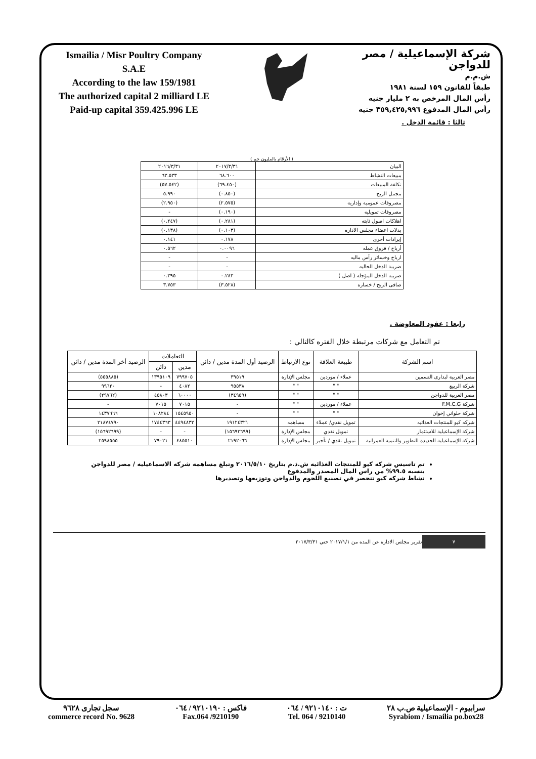Ismailia / Misr Poultry Company
S.A.E
According to the law 159/1981
The authorized capital 2 milliard LE
Paid-up capital 359.425.996 LE
شركة الإسماعيلية / مصر للدواجن
ش.م.م
طبقاً للقانون ١٥٩ لسنة ١٩٨١
رأس المال المرخص به ٢ مليار جنيه
رأس المال المدفوع ٣٥٩,٤٢٥,٩٩٦ جنيه
ثالثا : قائمة الدخل .
( الأرقام بالمليون جم )
| البيان | ٢٠١٧/٣/٣١ | ٢٠١٦/٣/٣١ |
| مبيعات النشاط | ٦٨.٦٠٠ | ٦٣.٥٣٣ |
| تكلفة المبيعات | (٦٩.٤٥٠) | (٥٧.٥٤٢) |
| مجمل الربح | (٠.٨٥٠) | ٥.٩٩٠ |
| مصروفات عمومية وإدارية | (٢.٥٧٥) | (٢.٩٥٠) |
| مصروفات تمويليه | (٠.١٩٠) | - |
| اهلاكات اصول ثابته | (٠.٢٨١) | (٠.٢٤٧) |
| بدلات اعضاء مجلس الاداره | (٠.١٠٣) | (٠.١٣٨) |
| إيرادات أخرى | ٠.١٧٨ | ٠.١٤١ |
| أرباح / فروق عمله | ٠.٠٠٩٦ | ٠.٥٦٢ |
| ارباح وخسائر رأس ماليه | - | - |
| ضريبة الدخل الحاليه | - | - |
| ضريبة الدخل المؤجلة ( اصل ) | ٠.٢٨٣ | ٠.٣٩٥ |
| صافى الربح / خسارة | (٣.٥٢٨) | ٣.٧٥٣ |
رابعا : عقود المعاوضة .
تم التعامل مع شركات مرتبطة خلال الفتره كالتالي :
| اسم الشركة | طبيعة العلاقة | نوع الارتباط | الرصيد أول المدة مدين / دائن | التعاملات | | الرصيد أخر المدة مدين / دائن |
| --- | --- | --- | --- | --- | --- | --- |
| | | | | مدين | دائن | |
| مصر العربية لبدارى التسمين | عملاء / موردين | مجلس الإدارة | ٣٩٥١٩ | ٧٩٩٧٠٥ | ١٣٩٥١٠٩ | (٥٥٥٨٨٥) |
| شركة الربيع | " " | " " | ٩٥٥٣٨ | ٤٠٨٢ | - | ٩٩٦٢٠ |
| مصر العربية للدواجن | " " | " " | (٣٤٩٥٩) | ٦٠٠٠٠ | ٤٥٨٠٣ | (٢٩٧٦٢) |
| شركة F.M.C.G | عملاء / موردين | " " | - | ٧٠١٥ | ٧٠١٥ | - |
| شركة حلواني إخوان | " " | " " | - | ١٥٤٥٩٥٠ | ١٠٨٢٨٤ | ١٤٣٧٦٦٦ |
| شركه كيو للمنتجات الغذائيه | تمويل نقدي/ عملاء | مساهمه | ١٩١٢٤٣٢١ | ٤٤٩٤٨٣٢ | ١٧٤٤٣٦٣ | ٢١٨٧٤٧٩٠ |
| شركة الإسماعيلية للاستثمار | تمويل نقدي | مجلس الإدارة | (١٥٦٩٢٦٩٩) | - | - | (١٥٦٩٢٦٩٩) |
| شركة الإسماعيلية الجديدة للتطوير والتنمية العمرانية | تمويل نقدي / تأجير | مجلس الإدارة | ٢١٩٢٠٦٦ | ٤٨٥٥١٠ | ٧٩٠٢١ | ٢٥٩٨٥٥٥ |
تم تاسيس شركه كيو للمنتجات الغذائيه ش.ذ.م بتاريخ ٢٠١٦/٥/١٠ وتبلغ مساهمه شركه الاسماعيليه / مصر للدواجن بنسبه ٩٩.٥% من راس المال المصدر والمدفوع
نشاط شركه كيو تنحصر في تصنيع اللحوم والدواجن وتوزيعها وتصديرها
تقرير مجلس الاداره عن المده من ٢٠١٧/١/١ حتي ٢٠١٧/٣/٣١ ٧
سجل تجارى ٩٦٢٨
commerce record No. 9628
فاكس : ٩٢١٠١٩٠ / ٠٦٤
Fax.064 /9210190
ت : ٩٢١٠١٤٠ / ٠٦٤
Tel. 064 / 9210140
سرابيوم - الإسماعيلية ص.ب ٢٨
Syrabiom / Ismailia po.box28